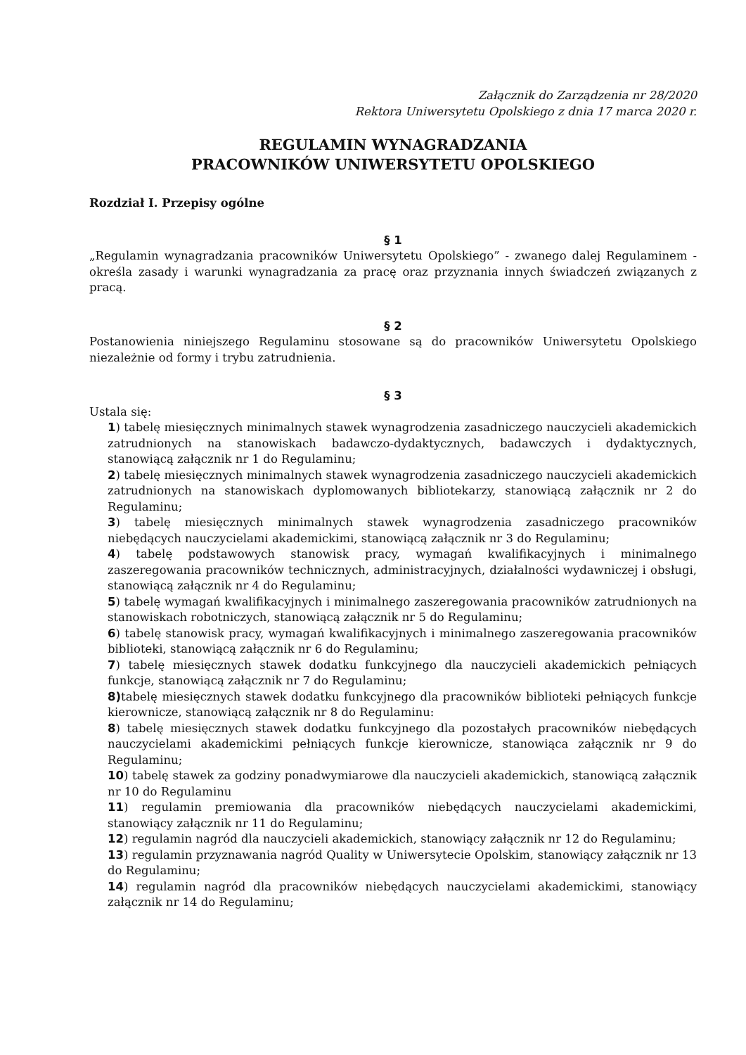Załącznik do Zarządzenia nr 28/2020
Rektora Uniwersytetu Opolskiego z dnia 17 marca 2020 r.
REGULAMIN WYNAGRADZANIA
PRACOWNIKÓW UNIWERSYTETU OPOLSKIEGO
Rozdział I. Przepisy ogólne
§ 1
„Regulamin wynagradzania pracowników Uniwersytetu Opolskiego” - zwanego dalej Regulaminem - określa zasady i warunki wynagradzania za pracę oraz przyznania innych świadczeń związanych z pracą.
§ 2
Postanowienia niniejszego Regulaminu stosowane są do pracowników Uniwersytetu Opolskiego niezależnie od formy i trybu zatrudnienia.
§ 3
Ustala się:
1) tabelę miesięcznych minimalnych stawek wynagrodzenia zasadniczego nauczycieli akademickich zatrudnionych na stanowiskach badawczo-dydaktycznych, badawczych i dydaktycznych, stanowiącą załącznik nr 1 do Regulaminu;
2) tabelę miesięcznych minimalnych stawek wynagrodzenia zasadniczego nauczycieli akademickich zatrudnionych na stanowiskach dyplomowanych bibliotekarzy, stanowiącą załącznik nr 2 do Regulaminu;
3) tabelę miesięcznych minimalnych stawek wynagrodzenia zasadniczego pracowników niebędących nauczycielami akademickimi, stanowiącą załącznik nr 3 do Regulaminu;
4) tabelę podstawowych stanowisk pracy, wymagań kwalifikacyjnych i minimalnego zaszeregowania pracowników technicznych, administracyjnych, działalności wydawniczej i obsługi, stanowiącą załącznik nr 4 do Regulaminu;
5) tabelę wymagań kwalifikacyjnych i minimalnego zaszeregowania pracowników zatrudnionych na stanowiskach robotniczych, stanowiącą załącznik nr 5 do Regulaminu;
6) tabelę stanowisk pracy, wymagań kwalifikacyjnych i minimalnego zaszeregowania pracowników biblioteki, stanowiącą załącznik nr 6 do Regulaminu;
7) tabelę miesięcznych stawek dodatku funkcyjnego dla nauczycieli akademickich pełniących funkcje, stanowiącą załącznik nr 7 do Regulaminu;
8) tabelę miesięcznych stawek dodatku funkcyjnego dla pracowników biblioteki pełniących funkcje kierownicze, stanowiącą załącznik nr 8 do Regulaminu:
8) tabelę miesięcznych stawek dodatku funkcyjnego dla pozostałych pracowników niebędących nauczycielami akademickimi pełniących funkcje kierownicze, stanowiąca załącznik nr 9 do Regulaminu;
10) tabelę stawek za godziny ponadwymiarowe dla nauczycieli akademickich, stanowiącą załącznik nr 10 do Regulaminu
11) regulamin premiowania dla pracowników niebędących nauczycielami akademickimi, stanowiący załącznik nr 11 do Regulaminu;
12) regulamin nagród dla nauczycieli akademickich, stanowiący załącznik nr 12 do Regulaminu;
13) regulamin przyznawania nagród Quality w Uniwersytecie Opolskim, stanowiący załącznik nr 13 do Regulaminu;
14) regulamin nagród dla pracowników niebędących nauczycielami akademickimi, stanowiący załącznik nr 14 do Regulaminu;